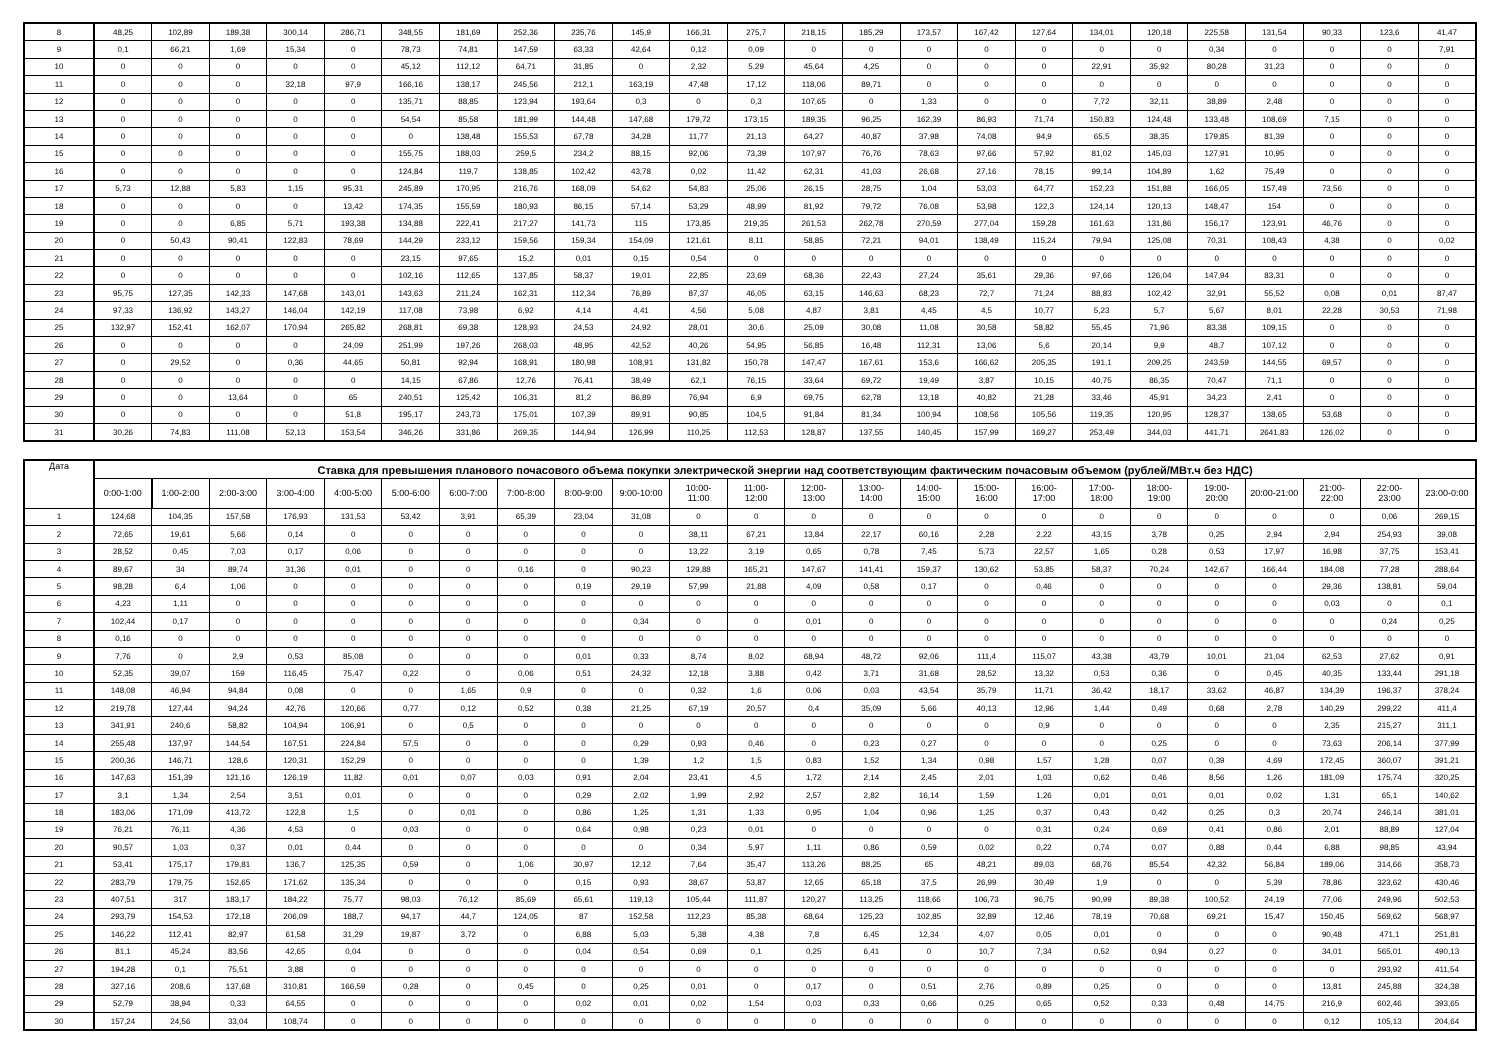| 8 | 48,25 | 102,89 | 189,38 | 300,14 | 286,71 | 348,55 | 181,69 | 252,36 | 235,76 | 145,9 | 166,31 | 275,7 | 218,15 | 185,29 | 173,57 | 167,42 | 127,64 | 134,01 | 120,18 | 225,58 | 131,54 | 90,33 | 123,6 | 41,47 |
| 9 | 0,1 | 66,21 | 1,69 | 15,34 | 0 | 78,73 | 74,81 | 147,59 | 63,33 | 42,64 | 0,12 | 0,09 | 0 | 0 | 0 | 0 | 0 | 0 | 0 | 0,34 | 0 | 0 | 0 | 7,91 |
| 10 | 0 | 0 | 0 | 0 | 0 | 45,12 | 112,12 | 64,71 | 31,85 | 0 | 2,32 | 5,29 | 45,64 | 4,25 | 0 | 0 | 0 | 22,91 | 35,92 | 80,28 | 31,23 | 0 | 0 | 0 |
| 11 | 0 | 0 | 0 | 32,18 | 97,9 | 166,16 | 138,17 | 245,56 | 212,1 | 163,19 | 47,48 | 17,12 | 118,06 | 89,71 | 0 | 0 | 0 | 0 | 0 | 0 | 0 | 0 | 0 | 0 |
| 12 | 0 | 0 | 0 | 0 | 0 | 135,71 | 88,85 | 123,94 | 193,64 | 0,3 | 0 | 0,3 | 107,65 | 0 | 1,33 | 0 | 0 | 7,72 | 32,11 | 38,89 | 2,48 | 0 | 0 | 0 |
| 13 | 0 | 0 | 0 | 0 | 0 | 54,54 | 85,58 | 181,99 | 144,48 | 147,68 | 179,72 | 173,15 | 189,35 | 96,25 | 162,39 | 86,93 | 71,74 | 150,83 | 124,48 | 133,48 | 108,69 | 7,15 | 0 | 0 |
| 14 | 0 | 0 | 0 | 0 | 0 | 0 | 138,48 | 155,53 | 67,78 | 34,28 | 11,77 | 21,13 | 64,27 | 40,87 | 37,98 | 74,08 | 94,9 | 65,5 | 38,35 | 179,85 | 81,39 | 0 | 0 | 0 |
| 15 | 0 | 0 | 0 | 0 | 0 | 155,75 | 188,03 | 259,5 | 234,2 | 88,15 | 92,06 | 73,39 | 107,97 | 76,76 | 78,63 | 97,66 | 57,92 | 81,02 | 145,03 | 127,91 | 10,95 | 0 | 0 | 0 |
| 16 | 0 | 0 | 0 | 0 | 0 | 124,84 | 119,7 | 138,85 | 102,42 | 43,78 | 0,02 | 11,42 | 62,31 | 41,03 | 26,68 | 27,16 | 78,15 | 99,14 | 104,89 | 1,62 | 75,49 | 0 | 0 | 0 |
| 17 | 5,73 | 12,88 | 5,83 | 1,15 | 95,31 | 245,89 | 170,95 | 216,76 | 168,09 | 54,62 | 54,83 | 25,06 | 26,15 | 28,75 | 1,04 | 53,03 | 64,77 | 152,23 | 151,88 | 166,05 | 157,49 | 73,56 | 0 | 0 |
| 18 | 0 | 0 | 0 | 0 | 13,42 | 174,35 | 155,59 | 180,93 | 86,15 | 57,14 | 53,29 | 48,99 | 81,92 | 79,72 | 76,08 | 53,98 | 122,3 | 124,14 | 120,13 | 148,47 | 154 | 0 | 0 | 0 |
| 19 | 0 | 0 | 6,85 | 5,71 | 193,38 | 134,88 | 222,41 | 217,27 | 141,73 | 115 | 173,85 | 219,35 | 261,53 | 262,78 | 270,59 | 277,04 | 159,28 | 161,63 | 131,86 | 156,17 | 123,91 | 46,76 | 0 | 0 |
| 20 | 0 | 50,43 | 90,41 | 122,83 | 78,69 | 144,29 | 233,12 | 159,56 | 159,34 | 154,09 | 121,61 | 8,11 | 58,85 | 72,21 | 94,01 | 138,49 | 115,24 | 79,94 | 125,08 | 70,31 | 108,43 | 4,38 | 0 | 0,02 |
| 21 | 0 | 0 | 0 | 0 | 0 | 23,15 | 97,65 | 15,2 | 0,01 | 0,15 | 0,54 | 0 | 0 | 0 | 0 | 0 | 0 | 0 | 0 | 0 | 0 | 0 | 0 | 0 |
| 22 | 0 | 0 | 0 | 0 | 0 | 102,16 | 112,65 | 137,85 | 58,37 | 19,01 | 22,85 | 23,69 | 68,36 | 22,43 | 27,24 | 35,61 | 29,36 | 97,66 | 126,04 | 147,94 | 83,31 | 0 | 0 | 0 |
| 23 | 95,75 | 127,35 | 142,33 | 147,68 | 143,01 | 143,63 | 211,24 | 162,31 | 112,34 | 76,89 | 87,37 | 46,05 | 63,15 | 146,63 | 68,23 | 72,7 | 71,24 | 88,83 | 102,42 | 32,91 | 55,52 | 0,08 | 0,01 | 87,47 |
| 24 | 97,33 | 136,92 | 143,27 | 146,04 | 142,19 | 117,08 | 73,98 | 6,92 | 4,14 | 4,41 | 4,56 | 5,08 | 4,87 | 3,81 | 4,45 | 4,5 | 10,77 | 5,23 | 5,7 | 5,67 | 8,01 | 22,28 | 30,53 | 71,98 |
| 25 | 132,97 | 152,41 | 162,07 | 170,94 | 265,82 | 268,81 | 69,38 | 128,93 | 24,53 | 24,92 | 28,01 | 30,6 | 25,09 | 30,08 | 11,08 | 30,58 | 58,82 | 55,45 | 71,96 | 83,38 | 109,15 | 0 | 0 | 0 |
| 26 | 0 | 0 | 0 | 0 | 24,09 | 251,99 | 197,26 | 268,03 | 48,95 | 42,52 | 40,26 | 54,95 | 56,85 | 16,48 | 112,31 | 13,06 | 5,6 | 20,14 | 9,9 | 48,7 | 107,12 | 0 | 0 | 0 |
| 27 | 0 | 29,52 | 0 | 0,36 | 44,65 | 50,81 | 92,94 | 168,91 | 180,98 | 108,91 | 131,82 | 150,78 | 147,47 | 167,61 | 153,6 | 166,62 | 205,35 | 191,1 | 209,25 | 243,59 | 144,55 | 69,57 | 0 | 0 |
| 28 | 0 | 0 | 0 | 0 | 0 | 14,15 | 67,86 | 12,76 | 76,41 | 38,49 | 62,1 | 76,15 | 33,64 | 69,72 | 19,49 | 3,87 | 10,15 | 40,75 | 86,35 | 70,47 | 71,1 | 0 | 0 | 0 |
| 29 | 0 | 0 | 13,64 | 0 | 65 | 240,51 | 125,42 | 106,31 | 81,2 | 86,89 | 76,94 | 6,9 | 69,75 | 62,78 | 13,18 | 40,82 | 21,28 | 33,46 | 45,91 | 34,23 | 2,41 | 0 | 0 | 0 |
| 30 | 0 | 0 | 0 | 0 | 51,8 | 195,17 | 243,73 | 175,01 | 107,39 | 89,91 | 90,85 | 104,5 | 91,84 | 81,34 | 100,94 | 108,56 | 105,56 | 119,35 | 120,95 | 128,37 | 138,65 | 53,68 | 0 | 0 |
| 31 | 30,26 | 74,83 | 111,08 | 52,13 | 153,54 | 346,26 | 331,86 | 269,35 | 144,94 | 126,99 | 110,25 | 112,53 | 128,87 | 137,55 | 140,45 | 157,99 | 169,27 | 253,49 | 344,03 | 441,71 | 2641,83 | 126,02 | 0 | 0 |
| Дата | Ставка для превышения планового почасового объема покупки электрической энергии над соответствующим фактическим почасовым объемом (рублей/МВт.ч без НДС) | | | | | | | | | | | | | | | | | | | | | | | |
| --- | --- | --- | --- | --- | --- | --- | --- | --- | --- | --- | --- | --- | --- | --- | --- | --- | --- | --- | --- | --- | --- | --- | --- | --- |
| | 0:00-1:00 | 1:00-2:00 | 2:00-3:00 | 3:00-4:00 | 4:00-5:00 | 5:00-6:00 | 6:00-7:00 | 7:00-8:00 | 8:00-9:00 | 9:00-10:00 | 10:00- 11:00 | 11:00- 12:00 | 12:00- 13:00 | 13:00- 14:00 | 14:00- 15:00 | 15:00- 16:00 | 16:00- 17:00 | 17:00- 18:00 | 18:00- 19:00 | 19:00- 20:00 | 20:00-21:00 | 21:00- 22:00 | 22:00- 23:00 | 23:00-0:00 |
| 1 | 124,68 | 104,35 | 157,58 | 176,93 | 131,53 | 53,42 | 3,91 | 65,39 | 23,04 | 31,08 | 0 | 0 | 0 | 0 | 0 | 0 | 0 | 0 | 0 | 0 | 0 | 0 | 0,06 | 269,15 |
| 2 | 72,65 | 19,61 | 5,66 | 0,14 | 0 | 0 | 0 | 0 | 0 | 0 | 38,11 | 67,21 | 13,84 | 22,17 | 60,16 | 2,28 | 2,22 | 43,15 | 3,78 | 0,25 | 2,94 | 2,94 | 254,93 | 39,08 |
| 3 | 28,52 | 0,45 | 7,03 | 0,17 | 0,06 | 0 | 0 | 0 | 0 | 0 | 13,22 | 3,19 | 0,65 | 0,78 | 7,45 | 5,73 | 22,57 | 1,65 | 0,28 | 0,53 | 17,97 | 16,98 | 37,75 | 153,41 |
| 4 | 89,67 | 34 | 89,74 | 31,36 | 0,01 | 0 | 0 | 0,16 | 0 | 90,23 | 129,88 | 165,21 | 147,67 | 141,41 | 159,37 | 130,62 | 53,85 | 58,37 | 70,24 | 142,67 | 166,44 | 184,08 | 77,28 | 288,64 |
| 5 | 98,28 | 6,4 | 1,06 | 0 | 0 | 0 | 0 | 0 | 0,19 | 29,19 | 57,99 | 21,88 | 4,09 | 0,58 | 0,17 | 0 | 0,46 | 0 | 0 | 0 | 0 | 29,36 | 138,81 | 59,04 |
| 6 | 4,23 | 1,11 | 0 | 0 | 0 | 0 | 0 | 0 | 0 | 0 | 0 | 0 | 0 | 0 | 0 | 0 | 0 | 0 | 0 | 0 | 0 | 0,03 | 0 | 0,1 |
| 7 | 102,44 | 0,17 | 0 | 0 | 0 | 0 | 0 | 0 | 0 | 0,34 | 0 | 0 | 0,01 | 0 | 0 | 0 | 0 | 0 | 0 | 0 | 0 | 0 | 0,24 | 0,25 |
| 8 | 0,16 | 0 | 0 | 0 | 0 | 0 | 0 | 0 | 0 | 0 | 0 | 0 | 0 | 0 | 0 | 0 | 0 | 0 | 0 | 0 | 0 | 0 | 0 | 0 |
| 9 | 7,76 | 0 | 2,9 | 0,53 | 85,08 | 0 | 0 | 0 | 0,01 | 0,33 | 8,74 | 8,02 | 68,94 | 48,72 | 92,06 | 111,4 | 115,07 | 43,38 | 43,79 | 10,01 | 21,04 | 62,53 | 27,62 | 0,91 |
| 10 | 52,35 | 39,07 | 159 | 116,45 | 75,47 | 0,22 | 0 | 0,06 | 0,51 | 24,32 | 12,18 | 3,88 | 0,42 | 3,71 | 31,68 | 28,52 | 13,32 | 0,53 | 0,36 | 0 | 0,45 | 40,35 | 133,44 | 291,18 |
| 11 | 148,08 | 46,94 | 94,84 | 0,08 | 0 | 0 | 1,65 | 0,9 | 0 | 0 | 0,32 | 1,6 | 0,06 | 0,03 | 43,54 | 35,79 | 11,71 | 36,42 | 18,17 | 33,62 | 46,87 | 134,39 | 196,37 | 378,24 |
| 12 | 219,78 | 127,44 | 94,24 | 42,76 | 120,66 | 0,77 | 0,12 | 0,52 | 0,38 | 21,25 | 67,19 | 20,57 | 0,4 | 35,09 | 5,66 | 40,13 | 12,96 | 1,44 | 0,49 | 0,68 | 2,78 | 140,29 | 299,22 | 411,4 |
| 13 | 341,91 | 240,6 | 58,82 | 104,94 | 106,91 | 0 | 0,5 | 0 | 0 | 0 | 0 | 0 | 0 | 0 | 0 | 0 | 0,9 | 0 | 0 | 0 | 0 | 2,35 | 215,27 | 311,1 |
| 14 | 255,48 | 137,97 | 144,54 | 167,51 | 224,84 | 57,5 | 0 | 0 | 0 | 0,29 | 0,93 | 0,46 | 0 | 0,23 | 0,27 | 0 | 0 | 0 | 0,25 | 0 | 0 | 73,63 | 206,14 | 377,99 |
| 15 | 200,36 | 146,71 | 128,6 | 120,31 | 152,29 | 0 | 0 | 0 | 0 | 1,39 | 1,2 | 1,5 | 0,83 | 1,52 | 1,34 | 0,98 | 1,57 | 1,28 | 0,07 | 0,39 | 4,69 | 172,45 | 360,07 | 391,21 |
| 16 | 147,63 | 151,39 | 121,16 | 126,19 | 11,82 | 0,01 | 0,07 | 0,03 | 0,91 | 2,04 | 23,41 | 4,5 | 1,72 | 2,14 | 2,45 | 2,01 | 1,03 | 0,62 | 0,46 | 8,56 | 1,26 | 181,09 | 175,74 | 320,25 |
| 17 | 3,1 | 1,34 | 2,54 | 3,51 | 0,01 | 0 | 0 | 0 | 0,29 | 2,02 | 1,99 | 2,92 | 2,57 | 2,82 | 16,14 | 1,59 | 1,26 | 0,01 | 0,01 | 0,01 | 0,02 | 1,31 | 65,1 | 140,62 |
| 18 | 183,06 | 171,09 | 413,72 | 122,8 | 1,5 | 0 | 0,01 | 0 | 0,86 | 1,25 | 1,31 | 1,33 | 0,95 | 1,04 | 0,96 | 1,25 | 0,37 | 0,43 | 0,42 | 0,25 | 0,3 | 20,74 | 246,14 | 381,01 |
| 19 | 76,21 | 76,11 | 4,36 | 4,53 | 0 | 0,03 | 0 | 0 | 0,64 | 0,98 | 0,23 | 0,01 | 0 | 0 | 0 | 0 | 0,31 | 0,24 | 0,69 | 0,41 | 0,86 | 2,01 | 88,89 | 127,04 |
| 20 | 90,57 | 1,03 | 0,37 | 0,01 | 0,44 | 0 | 0 | 0 | 0 | 0 | 0,34 | 5,97 | 1,11 | 0,86 | 0,59 | 0,02 | 0,22 | 0,74 | 0,07 | 0,88 | 0,44 | 6,88 | 98,85 | 43,94 |
| 21 | 53,41 | 175,17 | 179,81 | 136,7 | 125,35 | 0,59 | 0 | 1,06 | 30,97 | 12,12 | 7,64 | 35,47 | 113,26 | 88,25 | 65 | 48,21 | 89,03 | 68,76 | 85,54 | 42,32 | 56,84 | 189,06 | 314,66 | 358,73 |
| 22 | 283,79 | 179,75 | 152,65 | 171,62 | 135,34 | 0 | 0 | 0 | 0,15 | 0,93 | 38,67 | 53,87 | 12,65 | 65,18 | 37,5 | 26,99 | 30,49 | 1,9 | 0 | 0 | 5,39 | 78,86 | 323,62 | 430,46 |
| 23 | 407,51 | 317 | 183,17 | 184,22 | 75,77 | 98,03 | 76,12 | 85,69 | 65,61 | 119,13 | 105,44 | 111,87 | 120,27 | 113,25 | 118,66 | 106,73 | 96,75 | 90,99 | 89,38 | 100,52 | 24,19 | 77,06 | 249,96 | 502,53 |
| 24 | 293,79 | 154,53 | 172,18 | 206,09 | 188,7 | 94,17 | 44,7 | 124,05 | 87 | 152,58 | 112,23 | 85,38 | 68,64 | 125,23 | 102,85 | 32,89 | 12,46 | 78,19 | 70,68 | 69,21 | 15,47 | 150,45 | 569,62 | 568,97 |
| 25 | 146,22 | 112,41 | 82,97 | 61,58 | 31,29 | 19,87 | 3,72 | 0 | 6,88 | 5,03 | 5,38 | 4,38 | 7,8 | 6,45 | 12,34 | 4,07 | 0,05 | 0,01 | 0 | 0 | 0 | 90,48 | 471,1 | 251,81 |
| 26 | 81,1 | 45,24 | 83,56 | 42,65 | 0,04 | 0 | 0 | 0 | 0,04 | 0,54 | 0,69 | 0,1 | 0,25 | 6,41 | 0 | 10,7 | 7,34 | 0,52 | 0,94 | 0,27 | 0 | 34,01 | 565,01 | 490,13 |
| 27 | 194,28 | 0,1 | 75,51 | 3,88 | 0 | 0 | 0 | 0 | 0 | 0 | 0 | 0 | 0 | 0 | 0 | 0 | 0 | 0 | 0 | 0 | 0 | 0 | 293,92 | 411,54 |
| 28 | 327,16 | 208,6 | 137,68 | 310,81 | 166,59 | 0,28 | 0 | 0,45 | 0 | 0,25 | 0,01 | 0 | 0,17 | 0 | 0,51 | 2,76 | 0,89 | 0,25 | 0 | 0 | 0 | 13,81 | 245,88 | 324,38 |
| 29 | 52,79 | 38,94 | 0,33 | 64,55 | 0 | 0 | 0 | 0 | 0,02 | 0,01 | 0,02 | 1,54 | 0,03 | 0,33 | 0,66 | 0,25 | 0,65 | 0,52 | 0,33 | 0,48 | 14,75 | 216,9 | 602,46 | 393,65 |
| 30 | 157,24 | 24,56 | 33,04 | 108,74 | 0 | 0 | 0 | 0 | 0 | 0 | 0 | 0 | 0 | 0 | 0 | 0 | 0 | 0 | 0 | 0 | 0 | 0,12 | 105,13 | 204,64 |